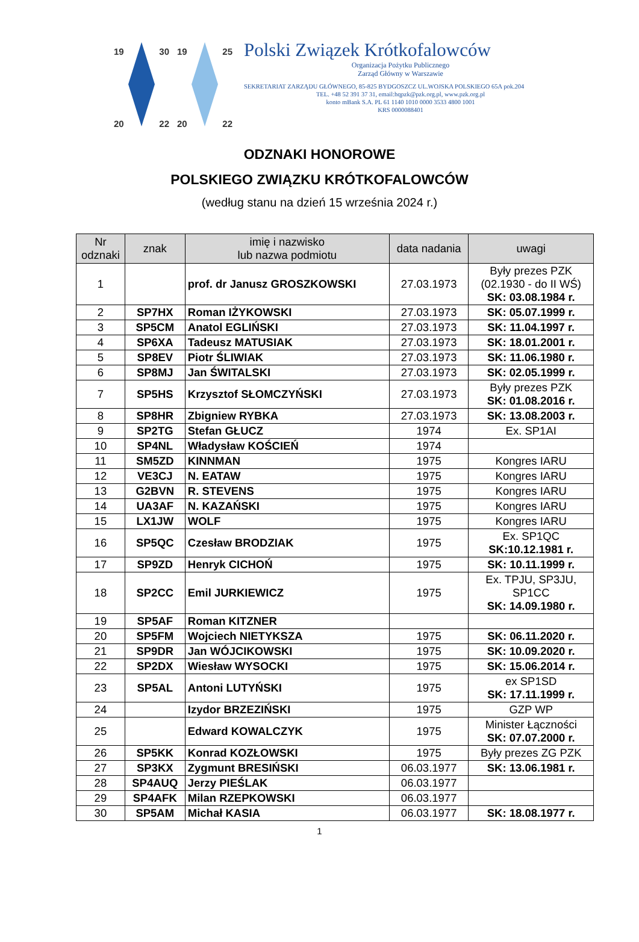19 30
20 22
19 25
20 22
Polski Związek Krótkofalowców
Organizacja Pożytku Publicznego
Zarząd Główny w Warszawie
SEKRETARIAT ZARZĄDU GŁÓWNEGO, 85-825 BYDGOSZCZ UL.WOJSKA POLSKIEGO 65A pok.204
TEL. +48 52 391 37 31, email:hqpzk@pzk.org.pl, www.pzk.org.pl
konto mBank S.A. PL 61 1140 1010 0000 3533 4800 1001
KRS 0000088401
ODZNAKI HONOROWE
POLSKIEGO ZWIĄZKU KRÓTKOFALOWCÓW
(według stanu na dzień 15 września 2024 r.)
| Nr odznaki | znak | imię i nazwisko lub nazwa podmiotu | data nadania | uwagi |
| --- | --- | --- | --- | --- |
| 1 | | prof. dr Janusz GROSZKOWSKI | 27.03.1973 | Były prezes PZK (02.1930 - do II WŚ) SK: 03.08.1984 r. |
| 2 | SP7HX | Roman IŻYKOWSKI | 27.03.1973 | SK: 05.07.1999 r. |
| 3 | SP5CM | Anatol EGLIŃSKI | 27.03.1973 | SK: 11.04.1997 r. |
| 4 | SP6XA | Tadeusz MATUSIAK | 27.03.1973 | SK: 18.01.2001 r. |
| 5 | SP8EV | Piotr ŚLIWIAK | 27.03.1973 | SK: 11.06.1980 r. |
| 6 | SP8MJ | Jan ŚWITALSKI | 27.03.1973 | SK: 02.05.1999 r. |
| 7 | SP5HS | Krzysztof SŁOMCZYŃSKI | 27.03.1973 | Były prezes PZK SK: 01.08.2016 r. |
| 8 | SP8HR | Zbigniew RYBKA | 27.03.1973 | SK: 13.08.2003 r. |
| 9 | SP2TG | Stefan GŁUCZ | 1974 | Ex. SP1AI |
| 10 | SP4NL | Władysław KOŚCIEŃ | 1974 | |
| 11 | SM5ZD | KINNMAN | 1975 | Kongres IARU |
| 12 | VE3CJ | N. EATAW | 1975 | Kongres IARU |
| 13 | G2BVN | R. STEVENS | 1975 | Kongres IARU |
| 14 | UA3AF | N. KAZAŃSKI | 1975 | Kongres IARU |
| 15 | LX1JW | WOLF | 1975 | Kongres IARU |
| 16 | SP5QC | Czesław BRODZIAK | 1975 | Ex. SP1QC SK:10.12.1981 r. |
| 17 | SP9ZD | Henryk CICHOŃ | 1975 | SK: 10.11.1999 r. |
| 18 | SP2CC | Emil JURKIEWICZ | 1975 | Ex. TPJU, SP3JU, SP1CC SK: 14.09.1980 r. |
| 19 | SP5AF | Roman KITZNER | | |
| 20 | SP5FM | Wojciech NIETYKSZA | 1975 | SK: 06.11.2020 r. |
| 21 | SP9DR | Jan WÓJCIKOWSKI | 1975 | SK: 10.09.2020 r. |
| 22 | SP2DX | Wiesław WYSOCKI | 1975 | SK: 15.06.2014 r. |
| 23 | SP5AL | Antoni LUTYŃSKI | 1975 | ex SP1SD SK: 17.11.1999 r. |
| 24 | | Izydor BRZEZIŃSKI | 1975 | GZP WP |
| 25 | | Edward KOWALCZYK | 1975 | Minister Łączności SK: 07.07.2000 r. |
| 26 | SP5KK | Konrad KOZŁOWSKI | 1975 | Były prezes ZG PZK |
| 27 | SP3KX | Zygmunt BRESIŃSKI | 06.03.1977 | SK: 13.06.1981 r. |
| 28 | SP4AUQ | Jerzy PIEŚLAK | 06.03.1977 | |
| 29 | SP4AFK | Milan RZEPKOWSKI | 06.03.1977 | |
| 30 | SP5AM | Michał KASIA | 06.03.1977 | SK: 18.08.1977 r. |
1